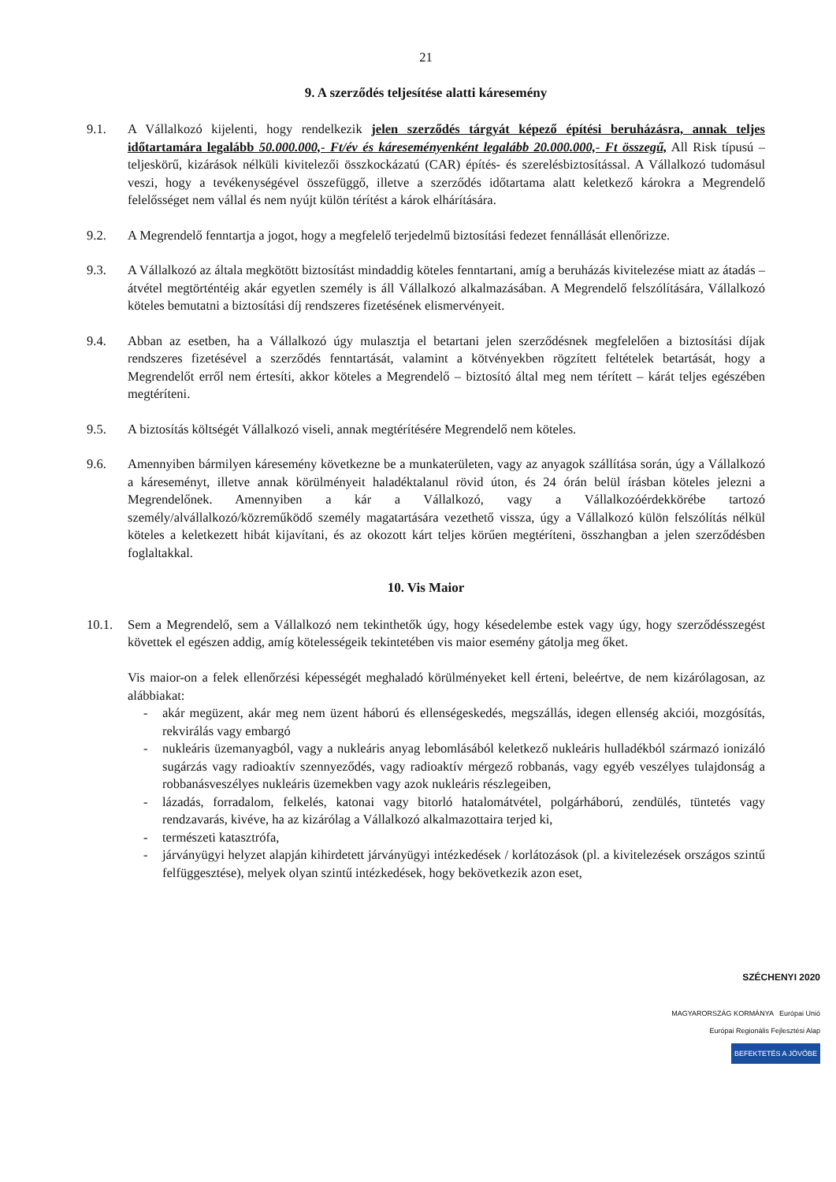21
9. A szerződés teljesítése alatti káresemény
9.1. A Vállalkozó kijelenti, hogy rendelkezik jelen szerződés tárgyát képező építési beruházásra, annak teljes időtartamára legalább 50.000.000,- Ft/év és káreseményenként legalább 20.000.000,- Ft összegű, All Risk típusú – teljeskörű, kizárások nélküli kivitelezői összkockázatú (CAR) építés- és szerelésbiztosítással. A Vállalkozó tudomásul veszi, hogy a tevékenységével összefüggő, illetve a szerződés időtartama alatt keletkező károkra a Megrendelő felelősséget nem vállal és nem nyújt külön térítést a károk elhárítására.
9.2. A Megrendelő fenntartja a jogot, hogy a megfelelő terjedelmű biztosítási fedezet fennállását ellenőrizze.
9.3. A Vállalkozó az általa megkötött biztosítást mindaddig köteles fenntartani, amíg a beruházás kivitelezése miatt az átadás – átvétel megtörténtéig akár egyetlen személy is áll Vállalkozó alkalmazásában. A Megrendelő felszólítására, Vállalkozó köteles bemutatni a biztosítási díj rendszeres fizetésének elismervényeit.
9.4. Abban az esetben, ha a Vállalkozó úgy mulasztja el betartani jelen szerződésnek megfelelően a biztosítási díjak rendszeres fizetésével a szerződés fenntartását, valamint a kötvényekben rögzített feltételek betartását, hogy a Megrendelőt erről nem értesíti, akkor köteles a Megrendelő – biztosító által meg nem térített – kárát teljes egészében megtéríteni.
9.5. A biztosítás költségét Vállalkozó viseli, annak megtérítésére Megrendelő nem köteles.
9.6. Amennyiben bármilyen káresemény következne be a munkaterületen, vagy az anyagok szállítása során, úgy a Vállalkozó a káreseményt, illetve annak körülményeit haladéktalanul rövid úton, és 24 órán belül írásban köteles jelezni a Megrendelőnek. Amennyiben a kár a Vállalkozó, vagy a Vállalkozóérdekkörébe tartozó személy/alvállalkozó/közreműködő személy magatartására vezethető vissza, úgy a Vállalkozó külön felszólítás nélkül köteles a keletkezett hibát kijavítani, és az okozott kárt teljes körűen megtéríteni, összhangban a jelen szerződésben foglaltakkal.
10. Vis Maior
10.1. Sem a Megrendelő, sem a Vállalkozó nem tekinthetők úgy, hogy késedelembe estek vagy úgy, hogy szerződésszegést követtek el egészen addig, amíg kötelességeik tekintetében vis maior esemény gátolja meg őket.
Vis maior-on a felek ellenőrzési képességét meghaladó körülményeket kell érteni, beleértve, de nem kizárólagosan, az alábbiakat:
- akár megüzent, akár meg nem üzent háború és ellenségeskedés, megszállás, idegen ellenség akciói, mozgósítás, rekvirálás vagy embargó
- nukleáris üzemanyagból, vagy a nukleáris anyag lebomlásából keletkező nukleáris hulladékból származó ionizáló sugárzás vagy radioaktív szennyeződés, vagy radioaktív mérgező robbanás, vagy egyéb veszélyes tulajdonság a robbanásveszélyes nukleáris üzemekben vagy azok nukleáris részlegeiben,
- lázadás, forradalom, felkelés, katonai vagy bitorló hatalomátvétel, polgárháború, zendülés, tüntetés vagy rendzavarás, kivéve, ha az kizárólag a Vállalkozó alkalmazottaira terjed ki,
- természeti katasztrófa,
- járványügyi helyzet alapján kihirdetett járványügyi intézkedések / korlátozások (pl. a kivitelezések országos szintű felfüggesztése), melyek olyan szintű intézkedések, hogy bekövetkezik azon eset,
SZÉCHENYI 2020
MAGYARORSZÁG KORMÁNYA Európai Unió
Európai Regionális Fejlesztési Alap
BEFEKTETÉS A JÖVŐBE